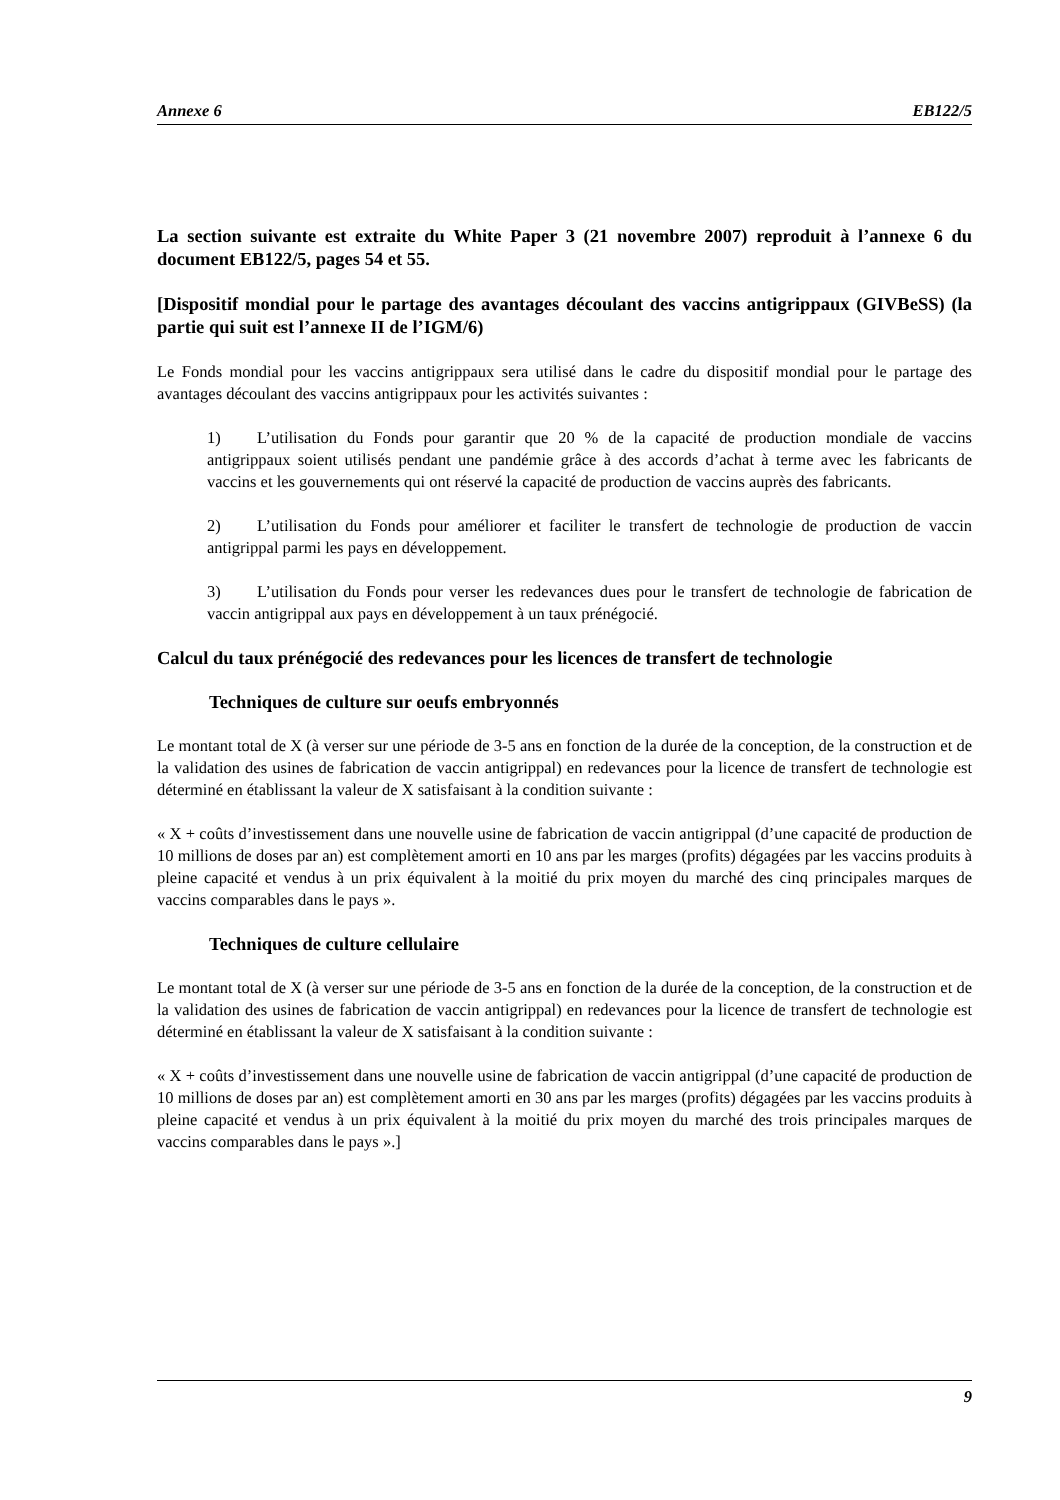Annexe 6 EB122/5
La section suivante est extraite du White Paper 3 (21 novembre 2007) reproduit à l’annexe 6 du document EB122/5, pages 54 et 55.
[Dispositif mondial pour le partage des avantages découlant des vaccins antigrippaux (GIVBeSS) (la partie qui suit est l’annexe II de l’IGM/6)
Le Fonds mondial pour les vaccins antigrippaux sera utilisé dans le cadre du dispositif mondial pour le partage des avantages découlant des vaccins antigrippaux pour les activités suivantes :
1) L’utilisation du Fonds pour garantir que 20 % de la capacité de production mondiale de vaccins antigrippaux soient utilisés pendant une pandémie grâce à des accords d’achat à terme avec les fabricants de vaccins et les gouvernements qui ont réservé la capacité de production de vaccins auprès des fabricants.
2) L’utilisation du Fonds pour améliorer et faciliter le transfert de technologie de production de vaccin antigrippal parmi les pays en développement.
3) L’utilisation du Fonds pour verser les redevances dues pour le transfert de technologie de fabrication de vaccin antigrippal aux pays en développement à un taux prénégocié.
Calcul du taux prénégocié des redevances pour les licences de transfert de technologie
Techniques de culture sur oeufs embryonnés
Le montant total de X (à verser sur une période de 3-5 ans en fonction de la durée de la conception, de la construction et de la validation des usines de fabrication de vaccin antigrippal) en redevances pour la licence de transfert de technologie est déterminé en établissant la valeur de X satisfaisant à la condition suivante :
« X + coûts d’investissement dans une nouvelle usine de fabrication de vaccin antigrippal (d’une capacité de production de 10 millions de doses par an) est complètement amorti en 10 ans par les marges (profits) dégagées par les vaccins produits à pleine capacité et vendus à un prix équivalent à la moitié du prix moyen du marché des cinq principales marques de vaccins comparables dans le pays ».
Techniques de culture cellulaire
Le montant total de X (à verser sur une période de 3-5 ans en fonction de la durée de la conception, de la construction et de la validation des usines de fabrication de vaccin antigrippal) en redevances pour la licence de transfert de technologie est déterminé en établissant la valeur de X satisfaisant à la condition suivante :
« X + coûts d’investissement dans une nouvelle usine de fabrication de vaccin antigrippal (d’une capacité de production de 10 millions de doses par an) est complètement amorti en 30 ans par les marges (profits) dégagées par les vaccins produits à pleine capacité et vendus à un prix équivalent à la moitié du prix moyen du marché des trois principales marques de vaccins comparables dans le pays ».]
9